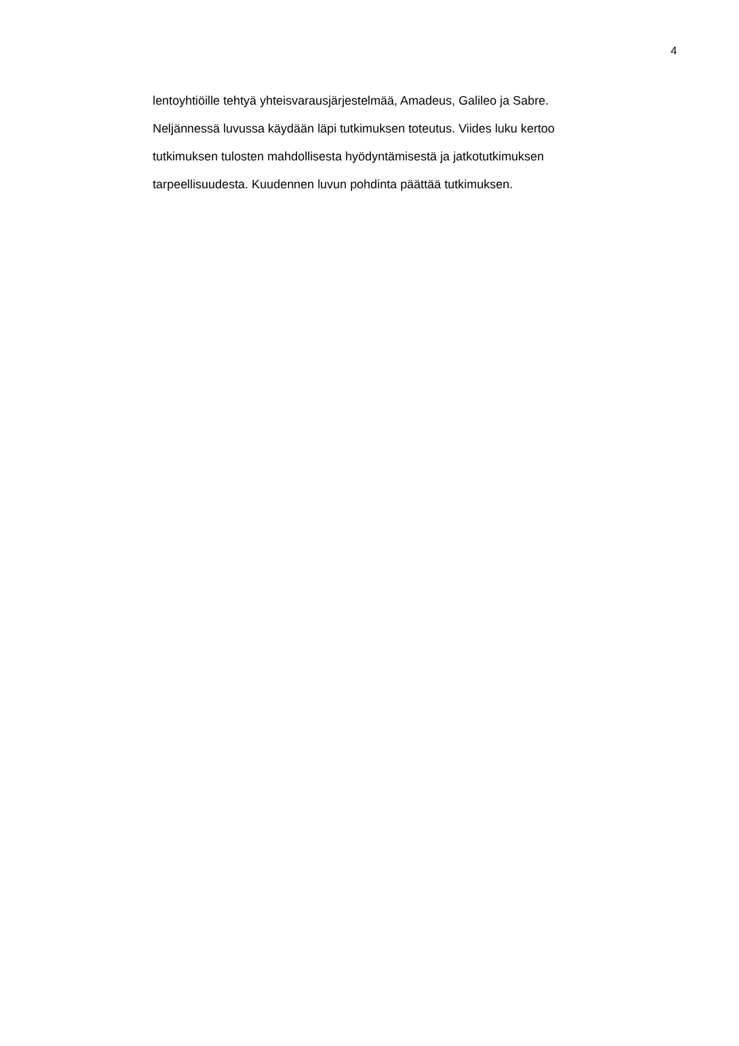4
lentoyhtiöille tehtyä yhteisvarausjärjestelmää, Amadeus, Galileo ja Sabre.
Neljännessä luvussa käydään läpi tutkimuksen toteutus. Viides luku kertoo
tutkimuksen tulosten mahdollisesta hyödyntämisestä ja jatkotutkimuksen
tarpeellisuudesta. Kuudennen luvun pohdinta päättää tutkimuksen.